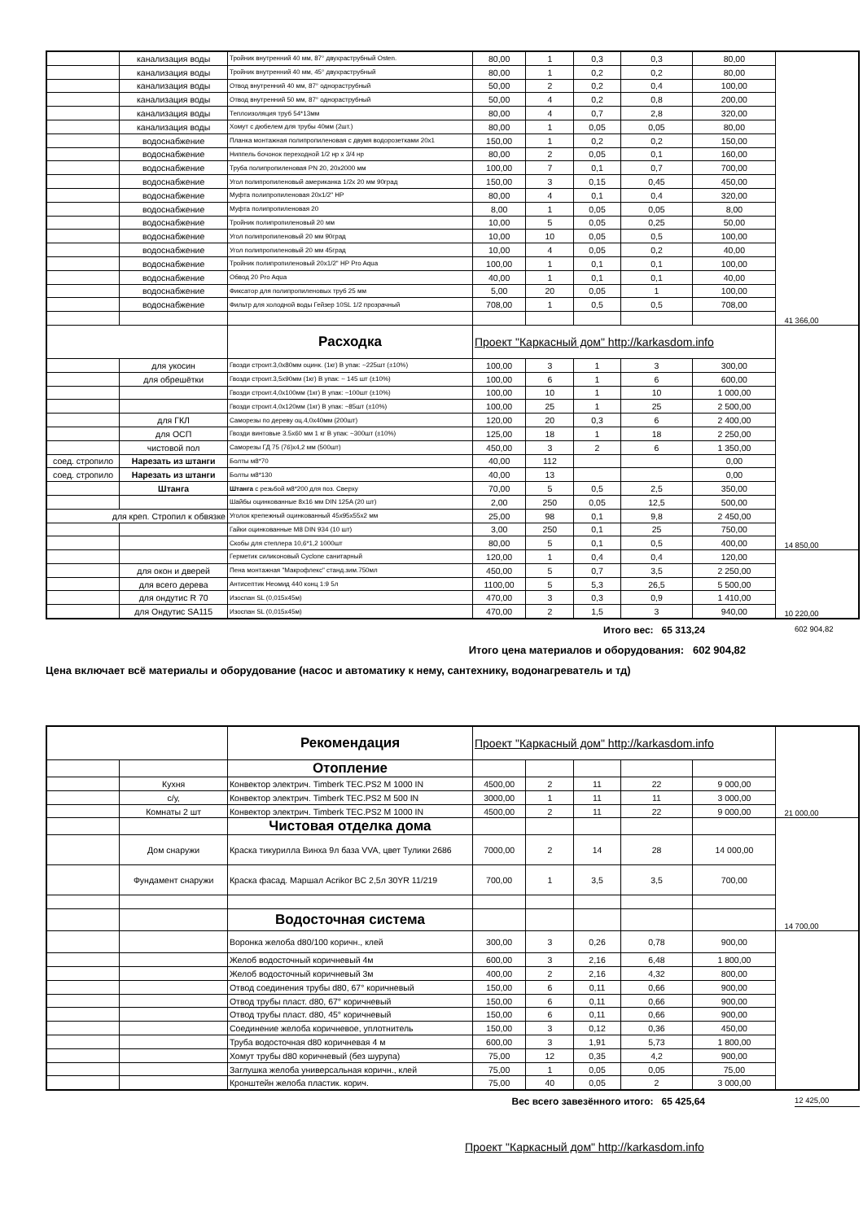| | канализация воды | Тройник внутренний 40 мм, 87° двухраструбный Osten. | 80,00 | 1 | 0,3 | 0,3 | 80,00 | |
| | канализация воды | Тройник внутренний 40 мм, 45° двухраструбный | 80,00 | 1 | 0,2 | 0,2 | 80,00 | |
| | канализация воды | Отвод внутренний 40 мм, 87° однораструбный | 50,00 | 2 | 0,2 | 0,4 | 100,00 | |
| | канализация воды | Отвод внутренний 50 мм, 87° однораструбный | 50,00 | 4 | 0,2 | 0,8 | 200,00 | |
| | канализация воды | Теплоизоляция труб 54*13мм | 80,00 | 4 | 0,7 | 2,8 | 320,00 | |
| | канализация воды | Хомут с дюбелем для трубы 40мм (2шт.) | 80,00 | 1 | 0,05 | 0,05 | 80,00 | |
| | водоснабжение | Планка монтажная полипропиленовая с двумя водорозетками 20x1 | 150,00 | 1 | 0,2 | 0,2 | 150,00 | |
| | водоснабжение | Ниппель бочонок переходной 1/2 нр x 3/4 нр | 80,00 | 2 | 0,05 | 0,1 | 160,00 | |
| | водоснабжение | Труба полипропиленовая PN 20, 20x2000 мм | 100,00 | 7 | 0,1 | 0,7 | 700,00 | |
| | водоснабжение | Угол полипропиленовый американка 1/2x 20 мм 90град | 150,00 | 3 | 0,15 | 0,45 | 450,00 | |
| | водоснабжение | Муфта полипропиленовая 20x1/2" НР | 80,00 | 4 | 0,1 | 0,4 | 320,00 | |
| | водоснабжение | Муфта полипропиленовая 20 | 8,00 | 1 | 0,05 | 0,05 | 8,00 | |
| | водоснабжение | Тройник полипропиленовый 20 мм | 10,00 | 5 | 0,05 | 0,25 | 50,00 | |
| | водоснабжение | Угол полипропиленовый 20 мм 90град | 10,00 | 10 | 0,05 | 0,5 | 100,00 | |
| | водоснабжение | Угол полипропиленовый 20 мм 45град | 10,00 | 4 | 0,05 | 0,2 | 40,00 | |
| | водоснабжение | Тройник полипропиленовый 20x1/2" НР Pro Aqua | 100,00 | 1 | 0,1 | 0,1 | 100,00 | |
| | водоснабжение | Обвод 20 Pro Aqua | 40,00 | 1 | 0,1 | 0,1 | 40,00 | |
| | водоснабжение | Фиксатор для полипропиленовых труб 25 мм | 5,00 | 20 | 0,05 | 1 | 100,00 | |
| | водоснабжение | Фильтр для холодной воды Гейзер 10SL 1/2 прозрачный | 708,00 | 1 | 0,5 | 0,5 | 708,00 | |
| | | | | | | | | 41 366,00 |
| | | Расходка | Проект "Каркасный дом" http://karkasdom.info | | | | | |
| | для укосин | Гвозди строит.3,0x80мм оцинк. (1кг) В упак: ~225шт (±10%) | 100,00 | 3 | 1 | 3 | 300,00 | |
| | для обрешётки | Гвозди строит.3,5x90мм (1кг) В упак: ~ 145 шт (±10%) | 100,00 | 6 | 1 | 6 | 600,00 | |
| | | Гвозди строит.4,0x100мм (1кг) В упак: ~100шт (±10%) | 100,00 | 10 | 1 | 10 | 1 000,00 | |
| | | Гвозди строит.4,0x120мм (1кг) В упак: ~85шт (±10%) | 100,00 | 25 | 1 | 25 | 2 500,00 | |
| | для ГКЛ | Саморезы по дереву оц.4,0x40мм (200шт) | 120,00 | 20 | 0,3 | 6 | 2 400,00 | |
| | для ОСП | Гвозди винтовые 3.5x60 мм 1 кг В упак: ~300шт (±10%) | 125,00 | 18 | 1 | 18 | 2 250,00 | |
| | чистовой пол | Саморезы ГД 75 (76)x4,2 мм (500шт) | 450,00 | 3 | 2 | 6 | 1 350,00 | |
| соед. стропило | Нарезать из штанги | Болты м8*70 | 40,00 | 112 | | | 0,00 | |
| соед. стропило | Нарезать из штанги | Болты м8*130 | 40,00 | 13 | | | 0,00 | |
| | Штанга | Штанга с резьбой м8*200 для поз. Сверху | 70,00 | 5 | 0,5 | 2,5 | 350,00 | |
| | | Шайбы оцинкованные 8x16 мм DIN 125A (20 шт) | 2,00 | 250 | 0,05 | 12,5 | 500,00 | |
| для креп. Стропил к обвязке | | Уголок крепежный оцинкованный 45x95x55x2 мм | 25,00 | 98 | 0,1 | 9,8 | 2 450,00 | |
| | | Гайки оцинкованные M8 DIN 934 (10 шт) | 3,00 | 250 | 0,1 | 25 | 750,00 | |
| | | Скобы для степлера 10,6*1,2 1000шт | 80,00 | 5 | 0,1 | 0,5 | 400,00 | 14 850,00 |
| | | Герметик силиконовый Cyclone санитарный | 120,00 | 1 | 0,4 | 0,4 | 120,00 | |
| | для окон и дверей | Пена монтажная "Макрофлекс" станд.зим.750мл | 450,00 | 5 | 0,7 | 3,5 | 2 250,00 | |
| | для всего дерева | Антисептик Неомид 440 конц 1:9 5л | 1100,00 | 5 | 5,3 | 26,5 | 5 500,00 | |
| | для ондутис R 70 | Изоспан SL (0,015x45м) | 470,00 | 3 | 0,3 | 0,9 | 1 410,00 | |
| | для Ондутис SA115 | Изоспан SL (0,015x45м) | 470,00 | 2 | 1,5 | 3 | 940,00 | 10 220,00 |
Итого вес: 65 313,24 602 904,82
Итого цена материалов и оборудования: 602 904,82
Цена включает всё материалы и оборудование (насос и автоматику к нему, сантехнику, водонагреватель и тд)
| | | Рекомендация | Проект "Каркасный дом" http://karkasdom.info | | | | | |
| | | Отопление | | | | | | |
| | Кухня | Конвектор электрич. Timberk TEC.PS2 M 1000 IN | 4500,00 | 2 | 11 | 22 | 9 000,00 | |
| | с/у, | Конвектор электрич. Timberk TEC.PS2 M 500 IN | 3000,00 | 1 | 11 | 11 | 3 000,00 | |
| | Комнаты 2 шт | Конвектор электрич. Timberk TEC.PS2 M 1000 IN | 4500,00 | 2 | 11 | 22 | 9 000,00 | 21 000,00 |
| | | Чистовая отделка дома | | | | | | |
| | Дом снаружи | Краска тикурилла Винха 9л база VVA, цвет Тулики 2686 | 7000,00 | 2 | 14 | 28 | 14 000,00 | |
| | Фундамент снаружи | Краска фасад. Маршал Acrikor BC 2,5л 30YR 11/219 | 700,00 | 1 | 3,5 | 3,5 | 700,00 | |
| | | Водосточная система | | | | | | 14 700,00 |
| | | Воронка желоба d80/100 коричн., клей | 300,00 | 3 | 0,26 | 0,78 | 900,00 | |
| | | Желоб водосточный коричневый 4м | 600,00 | 3 | 2,16 | 6,48 | 1 800,00 | |
| | | Желоб водосточный коричневый 3м | 400,00 | 2 | 2,16 | 4,32 | 800,00 | |
| | | Отвод соединения трубы d80, 67° коричневый | 150,00 | 6 | 0,11 | 0,66 | 900,00 | |
| | | Отвод трубы пласт. d80, 67° коричневый | 150,00 | 6 | 0,11 | 0,66 | 900,00 | |
| | | Отвод трубы пласт. d80, 45° коричневый | 150,00 | 6 | 0,11 | 0,66 | 900,00 | |
| | | Соединение желоба коричневое, уплотнитель | 150,00 | 3 | 0,12 | 0,36 | 450,00 | |
| | | Труба водосточная d80 коричневая 4 м | 600,00 | 3 | 1,91 | 5,73 | 1 800,00 | |
| | | Хомут трубы d80 коричневый (без шурупа) | 75,00 | 12 | 0,35 | 4,2 | 900,00 | |
| | | Заглушка желоба универсальная коричн., клей | 75,00 | 1 | 0,05 | 0,05 | 75,00 | |
| | | Кронштейн желоба пластик. корич. | 75,00 | 40 | 0,05 | 2 | 3 000,00 | |
Вес всего завезённого итого: 65 425,64 12 425,00
Проект "Каркасный дом" http://karkasdom.info